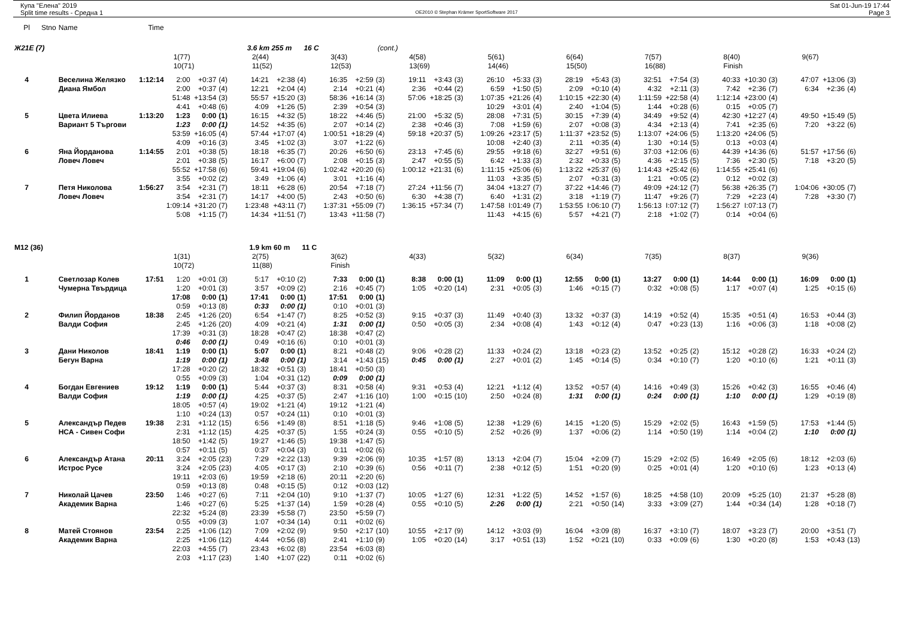Купа "Елена" 2019
Split time results - Средна 1
OE2010 © Stephan Krämer SportSoftware 2017
Sat 01-Jun-19 17:44
Page 3
| Pl | Stno | Name | Time | | | | | | | | | | | | | | | | | | | | | | | | | | | |
| Ж21E (7) | | | | | | 3.6 km 255 m 16 C | | | | | (cont.) | | | | | | | | | | | | | | | | | | | |
| | | | | 1(77) | | | 2(44) | | | 3(43) | | | 4(58) | | | 5(61) | | | 6(64) | | | 7(57) | | | 8(40) | | | 9(67) | | |
| | | | | 10(71) | | | 11(52) | | | 12(53) | | | 13(69) | | | 14(46) | | | 15(50) | | | 16(88) | | | Finish | | | | | |
| 4 | | Веселина Желязко | 1:12:14 | 2:00 | +0:37 | (4) | 14:21 | +2:38 | (4) | 16:35 | +2:59 | (3) | 19:11 | +3:43 | (3) | 26:10 | +5:33 | (3) | 28:19 | +5:43 | (3) | 32:51 | +7:54 | (3) | 40:33 | +10:30 | (3) | 47:07 | +13:06 | (3) |
| | | Диана Ямбол | | 2:00 | +0:37 | (4) | 12:21 | +2:04 | (4) | 2:14 | +0:21 | (4) | 2:36 | +0:44 | (2) | 6:59 | +1:50 | (5) | 2:09 | +0:10 | (4) | 4:32 | +2:11 | (3) | 7:42 | +2:36 | (7) | 6:34 | +2:36 | (4) |
| | | | | 51:48 | +13:54 | (3) | 55:57 | +15:20 | (3) | 58:36 | +16:14 | (3) | 57:06 | +18:25 | (3) | 1:07:35 | +21:26 | (4) | 1:10:15 | +22:30 | (4) | 1:11:59 | +22:58 | (4) | 1:12:14 | +23:00 | (4) | | | |
| | | | | 4:41 | +0:48 | (6) | 4:09 | +1:26 | (5) | 2:39 | +0:54 | (3) | | | | 10:29 | +3:01 | (4) | 2:40 | +1:04 | (5) | 1:44 | +0:28 | (6) | 0:15 | +0:05 | (7) | | | |
| 5 | | Цвета Илиева | 1:13:20 | 1:23 | 0:00 | (1) | 16:15 | +4:32 | (5) | 18:22 | +4:46 | (5) | 21:00 | +5:32 | (5) | 28:08 | +7:31 | (5) | 30:15 | +7:39 | (4) | 34:49 | +9:52 | (4) | 42:30 | +12:27 | (4) | 49:50 | +15:49 | (5) |
| | | Вариант 5 Търгови | | 1:23 | 0:00 | (1) | 14:52 | +4:35 | (6) | 2:07 | +0:14 | (2) | 2:38 | +0:46 | (3) | 7:08 | +1:59 | (6) | 2:07 | +0:08 | (3) | 4:34 | +2:13 | (4) | 7:41 | +2:35 | (6) | 7:20 | +3:22 | (6) |
| | | | | 53:59 | +16:05 | (4) | 57:44 | +17:07 | (4) | 1:00:51 | +18:29 | (4) | 59:18 | +20:37 | (5) | 1:09:26 | +23:17 | (5) | 1:11:37 | +23:52 | (5) | 1:13:07 | +24:06 | (5) | 1:13:20 | +24:06 | (5) | | | |
| | | | | 4:09 | +0:16 | (3) | 3:45 | +1:02 | (3) | 3:07 | +1:22 | (6) | | | | 10:08 | +2:40 | (3) | 2:11 | +0:35 | (4) | 1:30 | +0:14 | (5) | 0:13 | +0:03 | (4) | | | |
| 6 | | Яна Йорданова | 1:14:55 | 2:01 | +0:38 | (5) | 18:18 | +6:35 | (7) | 20:26 | +6:50 | (6) | 23:13 | +7:45 | (6) | 29:55 | +9:18 | (6) | 32:27 | +9:51 | (6) | 37:03 | +12:06 | (6) | 44:39 | +14:36 | (6) | 51:57 | +17:56 | (6) |
| | | Ловеч Ловеч | | 2:01 | +0:38 | (5) | 16:17 | +6:00 | (7) | 2:08 | +0:15 | (3) | 2:47 | +0:55 | (5) | 6:42 | +1:33 | (3) | 2:32 | +0:33 | (5) | 4:36 | +2:15 | (5) | 7:36 | +2:30 | (5) | 7:18 | +3:20 | (5) |
| | | | | 55:52 | +17:58 | (6) | 59:41 | +19:04 | (6) | 1:02:42 | +20:20 | (6) | 1:00:12 | +21:31 | (6) | 1:11:15 | +25:06 | (6) | 1:13:22 | +25:37 | (6) | 1:14:43 | +25:42 | (6) | 1:14:55 | +25:41 | (6) | | | |
| | | | | 3:55 | +0:02 | (2) | 3:49 | +1:06 | (4) | 3:01 | +1:16 | (4) | | | | 11:03 | +3:35 | (5) | 2:07 | +0:31 | (3) | 1:21 | +0:05 | (2) | 0:12 | +0:02 | (3) | | | |
| 7 | | Петя Николова | 1:56:27 | 3:54 | +2:31 | (7) | 18:11 | +6:28 | (6) | 20:54 | +7:18 | (7) | 27:24 | +11:56 | (7) | 34:04 | +13:27 | (7) | 37:22 | +14:46 | (7) | 49:09 | +24:12 | (7) | 56:38 | +26:35 | (7) | 1:04:06 | +30:05 | (7) |
| | | Ловеч Ловеч | | 3:54 | +2:31 | (7) | 14:17 | +4:00 | (5) | 2:43 | +0:50 | (6) | 6:30 | +4:38 | (7) | 6:40 | +1:31 | (2) | 3:18 | +1:19 | (7) | 11:47 | +9:26 | (7) | 7:29 | +2:23 | (4) | 7:28 | +3:30 | (7) |
| | | | | 1:09:14 | +31:20 | (7) | 1:23:48 | +43:11 | (7) | 1:37:31 | +55:09 | (7) | 1:36:15 | +57:34 | (7) | 1:47:58 | I:01:49 | (7) | 1:53:55 | I:06:10 | (7) | 1:56:13 | I:07:12 | (7) | 1:56:27 | I:07:13 | (7) | | | |
| | | | | 5:08 | +1:15 | (7) | 14:34 | +11:51 | (7) | 13:43 | +11:58 | (7) | | | | 11:43 | +4:15 | (6) | 5:57 | +4:21 | (7) | 2:18 | +1:02 | (7) | 0:14 | +0:04 | (6) | | | |
| M12 (36) | | | | | | 1.9 km 60 m 11 C | | | | | | | | | | | | | | | | | | | | | | | | |
| | | | | 1(31) | | | 2(75) | | | 3(62) | | | 4(33) | | | 5(32) | | | 6(34) | | | 7(35) | | | 8(37) | | | 9(36) | | |
| | | | | 10(72) | | | 11(88) | | | Finish | | | | | | | | | | | | | | | | | | | | |
| 1 | | Светлозар Колев | 17:51 | 1:20 | +0:01 | (3) | 5:17 | +0:10 | (2) | 7:33 | 0:00 | (1) | 8:38 | 0:00 | (1) | 11:09 | 0:00 | (1) | 12:55 | 0:00 | (1) | 13:27 | 0:00 | (1) | 14:44 | 0:00 | (1) | 16:09 | 0:00 | (1) |
| | | Чумерна Твърдица | | 1:20 | +0:01 | (3) | 3:57 | +0:09 | (2) | 2:16 | +0:45 | (7) | 1:05 | +0:20 | (14) | 2:31 | +0:05 | (3) | 1:46 | +0:15 | (7) | 0:32 | +0:08 | (5) | 1:17 | +0:07 | (4) | 1:25 | +0:15 | (6) |
| | | | | 17:08 | 0:00 | (1) | 17:41 | 0:00 | (1) | 17:51 | 0:00 | (1) | | | | | | | | | | | | | | | | | | |
| | | | | 0:59 | +0:13 | (8) | 0:33 | 0:00 | (1) | 0:10 | +0:01 | (3) | | | | | | | | | | | | | | | | | | |
| 2 | | Филип Йорданов | 18:38 | 2:45 | +1:26 | (20) | 6:54 | +1:47 | (7) | 8:25 | +0:52 | (3) | 9:15 | +0:37 | (3) | 11:49 | +0:40 | (3) | 13:32 | +0:37 | (3) | 14:19 | +0:52 | (4) | 15:35 | +0:51 | (4) | 16:53 | +0:44 | (3) |
| | | Валди София | | 2:45 | +1:26 | (20) | 4:09 | +0:21 | (4) | 1:31 | 0:00 | (1) | 0:50 | +0:05 | (3) | 2:34 | +0:08 | (4) | 1:43 | +0:12 | (4) | 0:47 | +0:23 | (13) | 1:16 | +0:06 | (3) | 1:18 | +0:08 | (2) |
| | | | | 17:39 | +0:31 | (3) | 18:28 | +0:47 | (2) | 18:38 | +0:47 | (2) | | | | | | | | | | | | | | | | | | |
| | | | | 0:46 | 0:00 | (1) | 0:49 | +0:16 | (6) | 0:10 | +0:01 | (3) | | | | | | | | | | | | | | | | | | |
| 3 | | Дани Николов | 18:41 | 1:19 | 0:00 | (1) | 5:07 | 0:00 | (1) | 8:21 | +0:48 | (2) | 9:06 | +0:28 | (2) | 11:33 | +0:24 | (2) | 13:18 | +0:23 | (2) | 13:52 | +0:25 | (2) | 15:12 | +0:28 | (2) | 16:33 | +0:24 | (2) |
| | | Бегун Варна | | 1:19 | 0:00 | (1) | 3:48 | 0:00 | (1) | 3:14 | +1:43 | (15) | 0:45 | 0:00 | (1) | 2:27 | +0:01 | (2) | 1:45 | +0:14 | (5) | 0:34 | +0:10 | (7) | 1:20 | +0:10 | (6) | 1:21 | +0:11 | (3) |
| | | | | 17:28 | +0:20 | (2) | 18:32 | +0:51 | (3) | 18:41 | +0:50 | (3) | | | | | | | | | | | | | | | | | | |
| | | | | 0:55 | +0:09 | (3) | 1:04 | +0:31 | (12) | 0:09 | 0:00 | (1) | | | | | | | | | | | | | | | | | | |
| 4 | | Богдан Евгениев | 19:12 | 1:19 | 0:00 | (1) | 5:44 | +0:37 | (3) | 8:31 | +0:58 | (4) | 9:31 | +0:53 | (4) | 12:21 | +1:12 | (4) | 13:52 | +0:57 | (4) | 14:16 | +0:49 | (3) | 15:26 | +0:42 | (3) | 16:55 | +0:46 | (4) |
| | | Валди София | | 1:19 | 0:00 | (1) | 4:25 | +0:37 | (5) | 2:47 | +1:16 | (10) | 1:00 | +0:15 | (10) | 2:50 | +0:24 | (8) | 1:31 | 0:00 | (1) | 0:24 | 0:00 | (1) | 1:10 | 0:00 | (1) | 1:29 | +0:19 | (8) |
| | | | | 18:05 | +0:57 | (4) | 19:02 | +1:21 | (4) | 19:12 | +1:21 | (4) | | | | | | | | | | | | | | | | | | |
| | | | | 1:10 | +0:24 | (13) | 0:57 | +0:24 | (11) | 0:10 | +0:01 | (3) | | | | | | | | | | | | | | | | | | |
| 5 | | Александър Педев | 19:38 | 2:31 | +1:12 | (15) | 6:56 | +1:49 | (8) | 8:51 | +1:18 | (5) | 9:46 | +1:08 | (5) | 12:38 | +1:29 | (6) | 14:15 | +1:20 | (5) | 15:29 | +2:02 | (5) | 16:43 | +1:59 | (5) | 17:53 | +1:44 | (5) |
| | | НСА - Сивен Софи | | 2:31 | +1:12 | (15) | 4:25 | +0:37 | (5) | 1:55 | +0:24 | (3) | 0:55 | +0:10 | (5) | 2:52 | +0:26 | (9) | 1:37 | +0:06 | (2) | 1:14 | +0:50 | (19) | 1:14 | +0:04 | (2) | 1:10 | 0:00 | (1) |
| | | | | 18:50 | +1:42 | (5) | 19:27 | +1:46 | (5) | 19:38 | +1:47 | (5) | | | | | | | | | | | | | | | | | | |
| | | | | 0:57 | +0:11 | (5) | 0:37 | +0:04 | (3) | 0:11 | +0:02 | (6) | | | | | | | | | | | | | | | | | | |
| 6 | | Александър Атана | 20:11 | 3:24 | +2:05 | (23) | 7:29 | +2:22 | (13) | 9:39 | +2:06 | (9) | 10:35 | +1:57 | (8) | 13:13 | +2:04 | (7) | 15:04 | +2:09 | (7) | 15:29 | +2:02 | (5) | 16:49 | +2:05 | (6) | 18:12 | +2:03 | (6) |
| | | Истрос Русе | | 3:24 | +2:05 | (23) | 4:05 | +0:17 | (3) | 2:10 | +0:39 | (6) | 0:56 | +0:11 | (7) | 2:38 | +0:12 | (5) | 1:51 | +0:20 | (9) | 0:25 | +0:01 | (4) | 1:20 | +0:10 | (6) | 1:23 | +0:13 | (4) |
| | | | | 19:11 | +2:03 | (6) | 19:59 | +2:18 | (6) | 20:11 | +2:20 | (6) | | | | | | | | | | | | | | | | | | |
| | | | | 0:59 | +0:13 | (8) | 0:48 | +0:15 | (5) | 0:12 | +0:03 | (12) | | | | | | | | | | | | | | | | | | |
| 7 | | Николай Цачев | 23:50 | 1:46 | +0:27 | (6) | 7:11 | +2:04 | (10) | 9:10 | +1:37 | (7) | 10:05 | +1:27 | (6) | 12:31 | +1:22 | (5) | 14:52 | +1:57 | (6) | 18:25 | +4:58 | (10) | 20:09 | +5:25 | (10) | 21:37 | +5:28 | (8) |
| | | Академик Варна | | 1:46 | +0:27 | (6) | 5:25 | +1:37 | (14) | 1:59 | +0:28 | (4) | 0:55 | +0:10 | (5) | 2:26 | 0:00 | (1) | 2:21 | +0:50 | (14) | 3:33 | +3:09 | (27) | 1:44 | +0:34 | (14) | 1:28 | +0:18 | (7) |
| | | | | 22:32 | +5:24 | (8) | 23:39 | +5:58 | (7) | 23:50 | +5:59 | (7) | | | | | | | | | | | | | | | | | | |
| | | | | 0:55 | +0:09 | (3) | 1:07 | +0:34 | (14) | 0:11 | +0:02 | (6) | | | | | | | | | | | | | | | | | | |
| 8 | | Матей Стоянов | 23:54 | 2:25 | +1:06 | (12) | 7:09 | +2:02 | (9) | 9:50 | +2:17 | (10) | 10:55 | +2:17 | (9) | 14:12 | +3:03 | (9) | 16:04 | +3:09 | (8) | 16:37 | +3:10 | (7) | 18:07 | +3:23 | (7) | 20:00 | +3:51 | (7) |
| | | Академик Варна | | 2:25 | +1:06 | (12) | 4:44 | +0:56 | (8) | 2:41 | +1:10 | (9) | 1:05 | +0:20 | (14) | 3:17 | +0:51 | (13) | 1:52 | +0:21 | (10) | 0:33 | +0:09 | (6) | 1:30 | +0:20 | (8) | 1:53 | +0:43 | (13) |
| | | | | 22:03 | +4:55 | (7) | 23:43 | +6:02 | (8) | 23:54 | +6:03 | (8) | | | | | | | | | | | | | | | | | | |
| | | | | 2:03 | +1:17 | (23) | 1:40 | +1:07 | (22) | 0:11 | +0:02 | (6) | | | | | | | | | | | | | | | | | | |